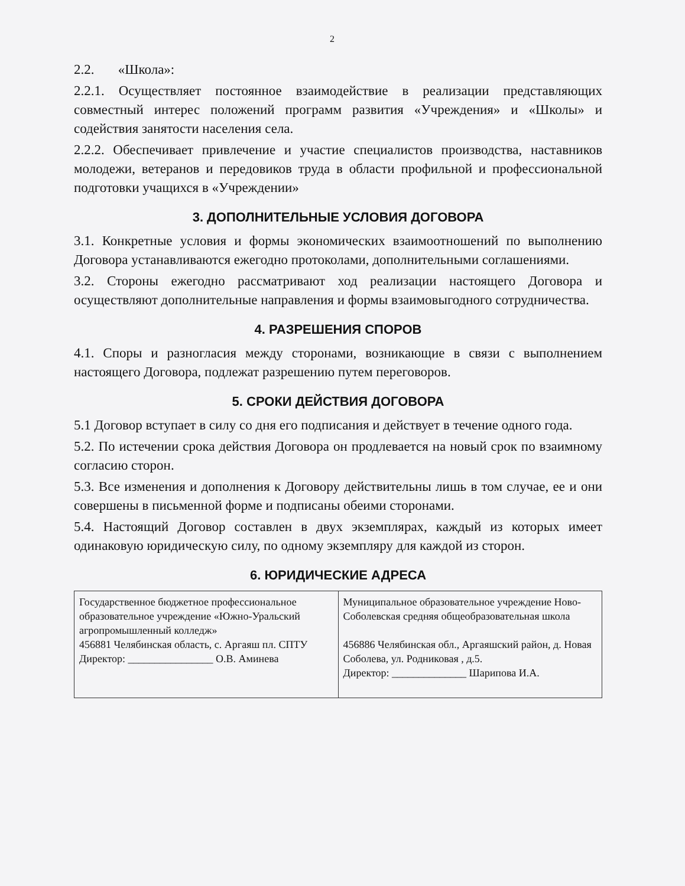2
2.2. «Школа»:
2.2.1. Осуществляет постоянное взаимодействие в реализации представляющих совместный интерес положений программ развития «Учреждения» и «Школы» и содействия занятости населения села.
2.2.2. Обеспечивает привлечение и участие специалистов производства, наставников молодежи, ветеранов и передовиков труда в области профильной и профессиональной подготовки учащихся в «Учреждении»
3. ДОПОЛНИТЕЛЬНЫЕ УСЛОВИЯ ДОГОВОРА
3.1. Конкретные условия и формы экономических взаимоотношений по выполнению Договора устанавливаются ежегодно протоколами, дополнительными соглашениями.
3.2. Стороны ежегодно рассматривают ход реализации настоящего Договора и осуществляют дополнительные направления и формы взаимовыгодного сотрудничества.
4. РАЗРЕШЕНИЯ СПОРОВ
4.1. Споры и разногласия между сторонами, возникающие в связи с выполнением настоящего Договора, подлежат разрешению путем переговоров.
5. СРОКИ ДЕЙСТВИЯ ДОГОВОРА
5.1 Договор вступает в силу со дня его подписания и действует в течение одного года.
5.2. По истечении срока действия Договора он продлевается на новый срок по взаимному согласию сторон.
5.3. Все изменения и дополнения к Договору действительны лишь в том случае, ее и они совершены в письменной форме и подписаны обеими сторонами.
5.4. Настоящий Договор составлен в двух экземплярах, каждый из которых имеет одинаковую юридическую силу, по одному экземпляру для каждой из сторон.
6. ЮРИДИЧЕСКИЕ АДРЕСА
| Государственное бюджетное профессиональное образовательное учреждение «Южно-Уральский агропромышленный колледж» 456881 Челябинская область, с. Аргаяш пл. СПТУ Директор: ________________ О.В. Аминева | Муниципальное образовательное учреждение Ново-Соболевская средняя общеобразовательная школа 456886 Челябинская обл., Аргаяшский район, д. Новая Соболева, ул. Родниковая , д.5. Директор: ______________ Шарипова И.А. |